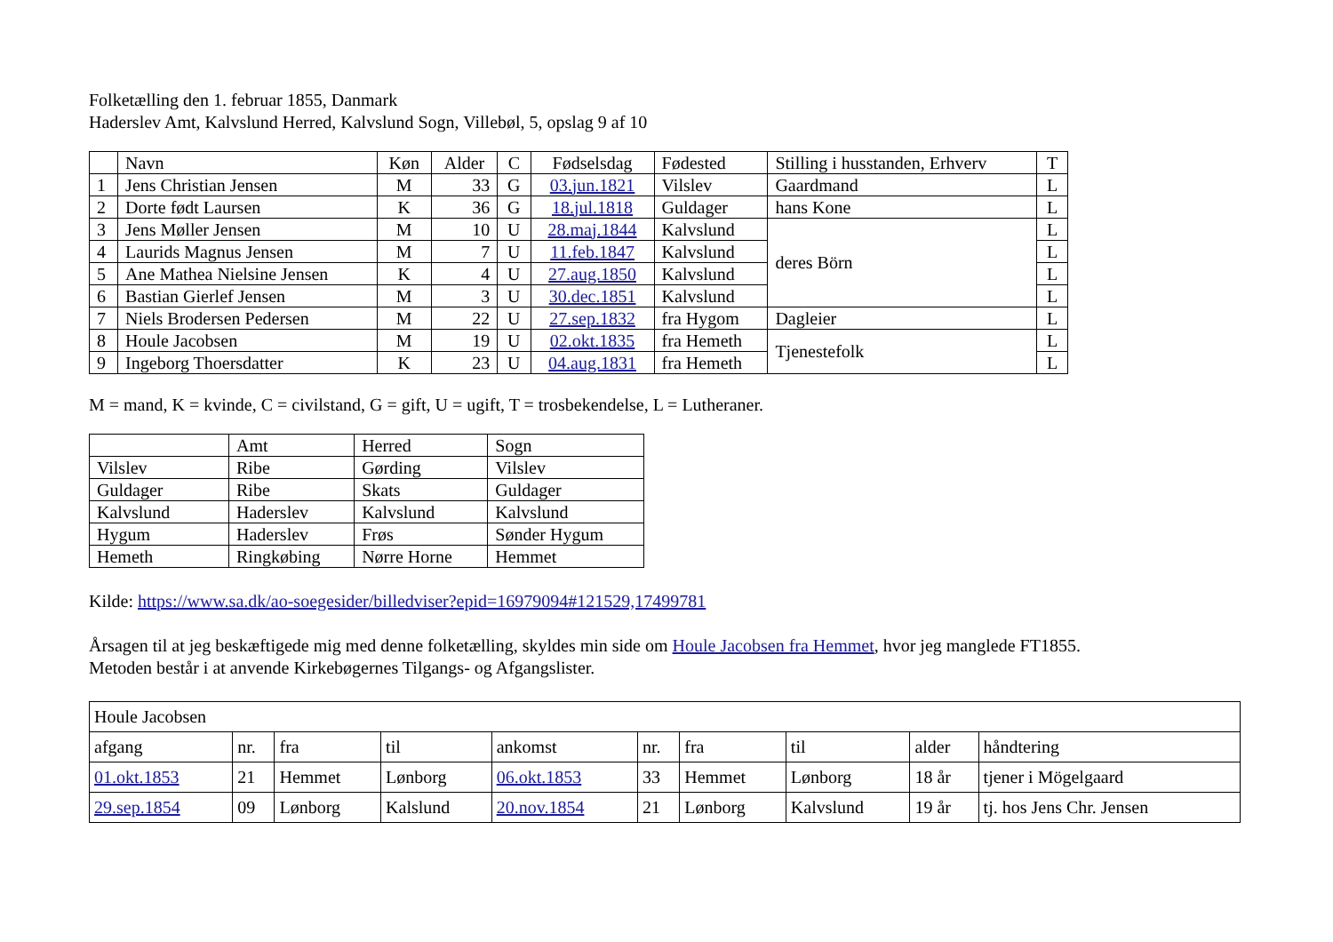Folketælling den 1. februar 1855, Danmark
Haderslev Amt, Kalvslund Herred, Kalvslund Sogn, Villebøl, 5, opslag 9 af 10
| | Navn | Køn | Alder | C | Fødselsdag | Fødested | Stilling i husstanden, Erhverv | T |
| --- | --- | --- | --- | --- | --- | --- | --- | --- |
| 1 | Jens Christian Jensen | M | 33 | G | 03.jun.1821 | Vilslev | Gaardmand | L |
| 2 | Dorte født Laursen | K | 36 | G | 18.jul.1818 | Guldager | hans Kone | L |
| 3 | Jens Møller Jensen | M | 10 | U | 28.maj.1844 | Kalvslund | deres Börn | L |
| 4 | Laurids Magnus Jensen | M | 7 | U | 11.feb.1847 | Kalvslund | | L |
| 5 | Ane Mathea Nielsine Jensen | K | 4 | U | 27.aug.1850 | Kalvslund | | L |
| 6 | Bastian Gierlef Jensen | M | 3 | U | 30.dec.1851 | Kalvslund | | L |
| 7 | Niels Brodersen Pedersen | M | 22 | U | 27.sep.1832 | fra Hygom | Dagleier | L |
| 8 | Houle Jacobsen | M | 19 | U | 02.okt.1835 | fra Hemeth | Tjenestefolk | L |
| 9 | Ingeborg Thoersdatter | K | 23 | U | 04.aug.1831 | fra Hemeth | | L |
M = mand, K = kvinde, C = civilstand, G = gift, U = ugift, T = trosbekendelse, L = Lutheraner.
| | Amt | Herred | Sogn |
| --- | --- | --- | --- |
| Vilslev | Ribe | Gørding | Vilslev |
| Guldager | Ribe | Skats | Guldager |
| Kalvslund | Haderslev | Kalvslund | Kalvslund |
| Hygum | Haderslev | Frøs | Sønder Hygum |
| Hemeth | Ringkøbing | Nørre Horne | Hemmet |
Kilde: https://www.sa.dk/ao-soegesider/billedviser?epid=16979094#121529,17499781
Årsagen til at jeg beskæftigede mig med denne folketælling, skyldes min side om Houle Jacobsen fra Hemmet, hvor jeg manglede FT1855.
Metoden består i at anvende Kirkebøgernes Tilgangs- og Afgangslister.
| Houle Jacobsen | | | | | | | | | |
| afgang | nr. | fra | til | ankomst | nr. | fra | til | alder | håndtering |
| 01.okt.1853 | 21 | Hemmet | Lønborg | 06.okt.1853 | 33 | Hemmet | Lønborg | 18 år | tjener i Mögelgaard |
| 29.sep.1854 | 09 | Lønborg | Kalslund | 20.nov.1854 | 21 | Lønborg | Kalvslund | 19 år | tj. hos Jens Chr. Jensen |